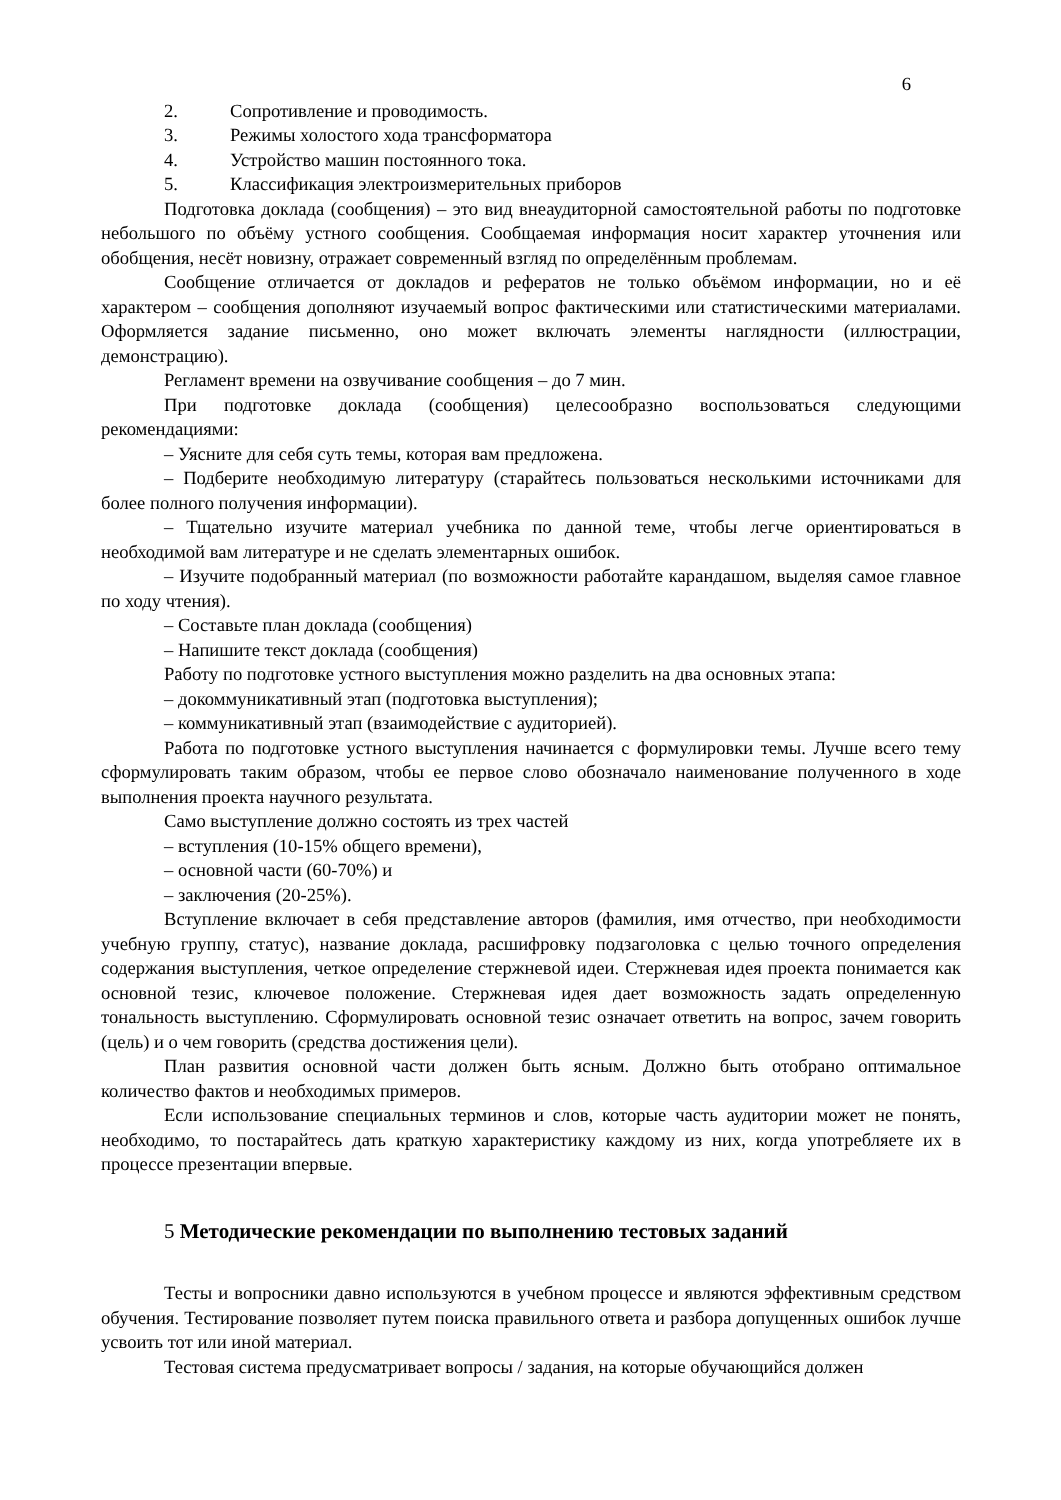6
2. Сопротивление и проводимость.
3. Режимы холостого хода трансформатора
4. Устройство машин постоянного тока.
5. Классификация электроизмерительных приборов
Подготовка доклада (сообщения) – это вид внеаудиторной самостоятельной работы по подготовке небольшого по объёму устного сообщения. Сообщаемая информация носит характер уточнения или обобщения, несёт новизну, отражает современный взгляд по определённым проблемам.
Сообщение отличается от докладов и рефератов не только объёмом информации, но и её характером – сообщения дополняют изучаемый вопрос фактическими или статистическими материалами. Оформляется задание письменно, оно может включать элементы наглядности (иллюстрации, демонстрацию).
Регламент времени на озвучивание сообщения – до 7 мин.
При подготовке доклада (сообщения) целесообразно воспользоваться следующими рекомендациями:
– Уясните для себя суть темы, которая вам предложена.
– Подберите необходимую литературу (старайтесь пользоваться несколькими источниками для более полного получения информации).
– Тщательно изучите материал учебника по данной теме, чтобы легче ориентироваться в необходимой вам литературе и не сделать элементарных ошибок.
– Изучите подобранный материал (по возможности работайте карандашом, выделяя самое главное по ходу чтения).
– Составьте план доклада (сообщения)
– Напишите текст доклада (сообщения)
Работу по подготовке устного выступления можно разделить на два основных этапа:
– докоммуникативный этап (подготовка выступления);
– коммуникативный этап (взаимодействие с аудиторией).
Работа по подготовке устного выступления начинается с формулировки темы. Лучше всего тему сформулировать таким образом, чтобы ее первое слово обозначало наименование полученного в ходе выполнения проекта научного результата.
Само выступление должно состоять из трех частей
– вступления (10-15% общего времени),
– основной части (60-70%) и
– заключения (20-25%).
Вступление включает в себя представление авторов (фамилия, имя отчество, при необходимости учебную группу, статус), название доклада, расшифровку подзаголовка с целью точного определения содержания выступления, четкое определение стержневой идеи. Стержневая идея проекта понимается как основной тезис, ключевое положение. Стержневая идея дает возможность задать определенную тональность выступлению. Сформулировать основной тезис означает ответить на вопрос, зачем говорить (цель) и о чем говорить (средства достижения цели).
План развития основной части должен быть ясным. Должно быть отобрано оптимальное количество фактов и необходимых примеров.
Если использование специальных терминов и слов, которые часть аудитории может не понять, необходимо, то постарайтесь дать краткую характеристику каждому из них, когда употребляете их в процессе презентации впервые.
5 Методические рекомендации по выполнению тестовых заданий
Тесты и вопросники давно используются в учебном процессе и являются эффективным средством обучения. Тестирование позволяет путем поиска правильного ответа и разбора допущенных ошибок лучше усвоить тот или иной материал.
Тестовая система предусматривает вопросы / задания, на которые обучающийся должен